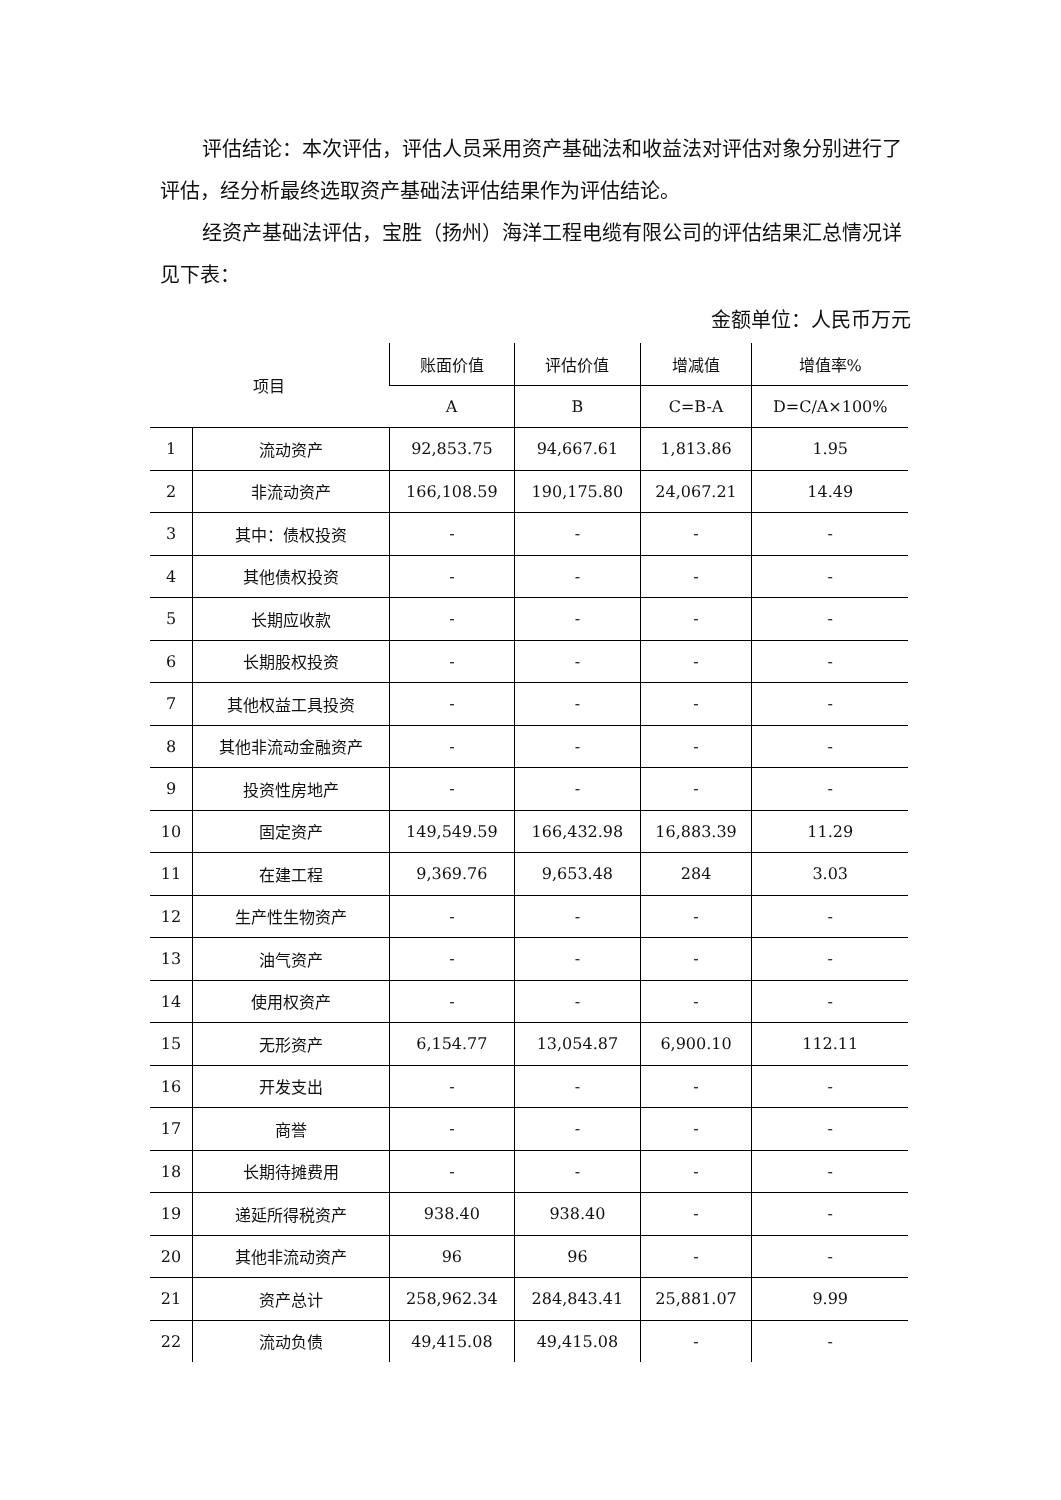评估结论：本次评估，评估人员采用资产基础法和收益法对评估对象分别进行了评估，经分析最终选取资产基础法评估结果作为评估结论。
经资产基础法评估，宝胜（扬州）海洋工程电缆有限公司的评估结果汇总情况详见下表：
金额单位：人民币万元
| 项目 | | 账面价值 | 评估价值 | 增减值 | 增值率% |
| --- | --- | --- | --- | --- | --- |
| | | A | B | C=B-A | D=C/A×100% |
| 1 | 流动资产 | 92,853.75 | 94,667.61 | 1,813.86 | 1.95 |
| 2 | 非流动资产 | 166,108.59 | 190,175.80 | 24,067.21 | 14.49 |
| 3 | 其中：债权投资 | - | - | - | - |
| 4 | 其他债权投资 | - | - | - | - |
| 5 | 长期应收款 | - | - | - | - |
| 6 | 长期股权投资 | - | - | - | - |
| 7 | 其他权益工具投资 | - | - | - | - |
| 8 | 其他非流动金融资产 | - | - | - | - |
| 9 | 投资性房地产 | - | - | - | - |
| 10 | 固定资产 | 149,549.59 | 166,432.98 | 16,883.39 | 11.29 |
| 11 | 在建工程 | 9,369.76 | 9,653.48 | 284 | 3.03 |
| 12 | 生产性生物资产 | - | - | - | - |
| 13 | 油气资产 | - | - | - | - |
| 14 | 使用权资产 | - | - | - | - |
| 15 | 无形资产 | 6,154.77 | 13,054.87 | 6,900.10 | 112.11 |
| 16 | 开发支出 | - | - | - | - |
| 17 | 商誉 | - | - | - | - |
| 18 | 长期待摊费用 | - | - | - | - |
| 19 | 递延所得税资产 | 938.40 | 938.40 | - | - |
| 20 | 其他非流动资产 | 96 | 96 | - | - |
| 21 | 资产总计 | 258,962.34 | 284,843.41 | 25,881.07 | 9.99 |
| 22 | 流动负债 | 49,415.08 | 49,415.08 | - | - |